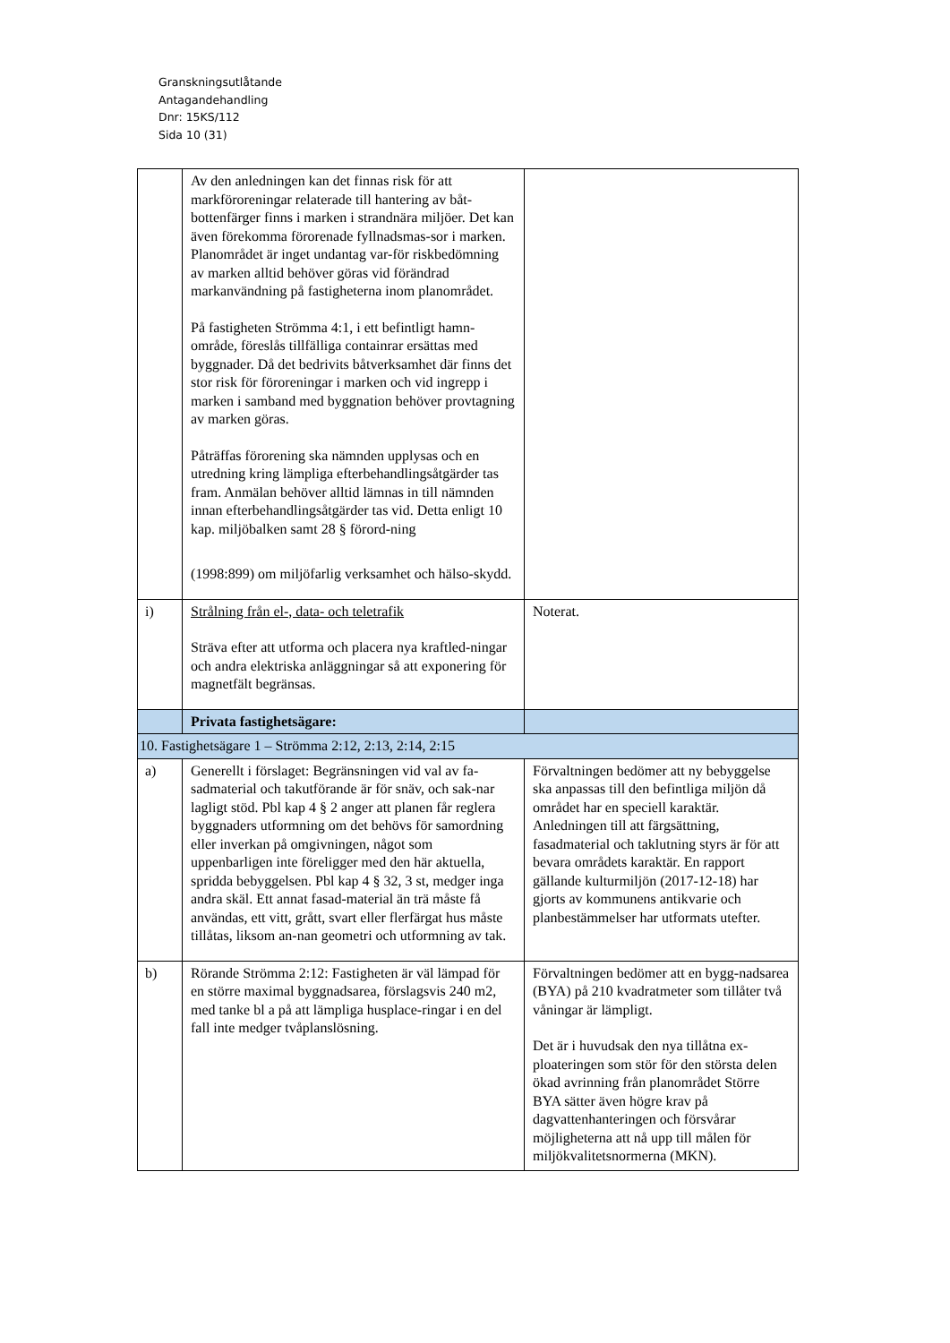Granskningsutlåtande
Antagandehandling
Dnr: 15KS/112
Sida 10 (31)
| | Av den anledningen kan det finnas risk för att markföroreningar relaterade till hantering av båt-bottenfärger finns i marken i strandnära miljöer. Det kan även förekomma förorenade fyllnadsmas-sor i marken. Planområdet är inget undantag var-för riskbedömning av marken alltid behöver göras vid förändrad markanvändning på fastigheterna inom planområdet. På fastigheten Strömma 4:1, i ett befintligt hamn-område, föreslås tillfälliga containrar ersättas med byggnader. Då det bedrivits båtverksamhet där finns det stor risk för föroreningar i marken och vid ingrepp i marken i samband med byggnation behöver provtagning av marken göras. Påträffas förorening ska nämnden upplysas och en utredning kring lämpliga efterbehandlingsåtgärder tas fram. Anmälan behöver alltid lämnas in till nämnden innan efterbehandlingsåtgärder tas vid. Detta enligt 10 kap. miljöbalken samt 28 § förord-ning (1998:899) om miljöfarlig verksamhet och hälso-skydd. | |
| i) | Strålning från el-, data- och teletrafik Sträva efter att utforma och placera nya kraftled-ningar och andra elektriska anläggningar så att exponering för magnetfält begränsas. | Noterat. |
| | Privata fastighetsägare: | |
| 10. Fastighetsägare 1 – Strömma 2:12, 2:13, 2:14, 2:15 | | |
| a) | Generellt i förslaget: Begränsningen vid val av fa-sadmaterial och takutförande är för snäv, och sak-nar lagligt stöd. Pbl kap 4 § 2 anger att planen får reglera byggnaders utformning om det behövs för samordning eller inverkan på omgivningen, något som uppenbarligen inte föreligger med den här aktuella, spridda bebyggelsen. Pbl kap 4 § 32, 3 st, medger inga andra skäl. Ett annat fasad-material än trä måste få användas, ett vitt, grått, svart eller flerfärgat hus måste tillåtas, liksom an-nan geometri och utformning av tak. | Förvaltningen bedömer att ny bebyggelse ska anpassas till den befintliga miljön då området har en speciell karaktär. Anledningen till att färgsättning, fasadmaterial och taklutning styrs är för att bevara områdets karaktär. En rapport gällande kulturmiljön (2017-12-18) har gjorts av kommunens antikvarie och planbestämmelser har utformats utefter. |
| b) | Rörande Strömma 2:12: Fastigheten är väl lämpad för en större maximal byggnadsarea, förslagsvis 240 m2, med tanke bl a på att lämpliga husplace-ringar i en del fall inte medger tvåplanslösning. | Förvaltningen bedömer att en bygg-nadsarea (BYA) på 210 kvadratmeter som tillåter två våningar är lämpligt. Det är i huvudsak den nya tillåtna ex-ploateringen som stör för den största delen ökad avrinning från planområdet Större BYA sätter även högre krav på dagvattenhanteringen och försvårar möjligheterna att nå upp till målen för miljökvalitetsnormerna (MKN). |